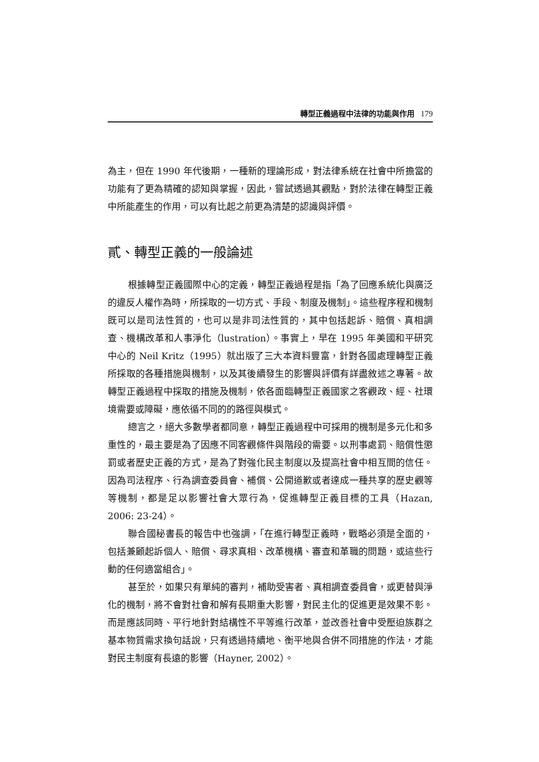轉型正義過程中法律的功能與作用 179
為主，但在 1990 年代後期，一種新的理論形成，對法律系統在社會中所擔當的功能有了更為精確的認知與掌握，因此，嘗試透過其觀點，對於法律在轉型正義中所能產生的作用，可以有比起之前更為清楚的認識與評價。
貳、轉型正義的一般論述
根據轉型正義國際中心的定義，轉型正義過程是指「為了回應系統化與廣泛的違反人權作為時，所採取的一切方式、手段、制度及機制」。這些程序程和機制既可以是司法性質的，也可以是非司法性質的，其中包括起訴、賠償、真相調查、機構改革和人事淨化（lustration）。事實上，早在 1995 年美國和平研究中心的 Neil Kritz（1995）就出版了三大本資料豐富，針對各國處理轉型正義所採取的各種措施與機制，以及其後續發生的影響與評價有詳盡敘述之專著。故轉型正義過程中採取的措施及機制，依各面臨轉型正義國家之客觀政、經、社環境需要或障礙，應依循不同的的路徑與模式。
總言之，絕大多數學者都同意，轉型正義過程中可採用的機制是多元化和多重性的，最主要是為了因應不同客觀條件與階段的需要。以刑事處罰、賠償性懲罰或者歷史正義的方式，是為了對強化民主制度以及提高社會中相互間的信任。因為司法程序、行為調查委員會、補償、公開道歉或者達成一種共享的歷史觀等等機制，都是足以影響社會大眾行為，促進轉型正義目標的工具（Hazan, 2006: 23-24）。
聯合國秘書長的報告中也強調，「在進行轉型正義時，戰略必須是全面的，包括兼顧起訴個人、賠償、尋求真相、改革機構、審查和革職的問題，或這些行動的任何適當組合」。
甚至於，如果只有單純的審判，補助受害者、真相調查委員會，或更替與淨化的機制，將不會對社會和解有長期重大影響，對民主化的促進更是效果不彰。而是應該同時、平行地針對結構性不平等進行改革，並改善社會中受壓迫族群之基本物質需求換句話說，只有透過持續地、衡平地與合併不同措施的作法，才能對民主制度有長遠的影響（Hayner, 2002）。